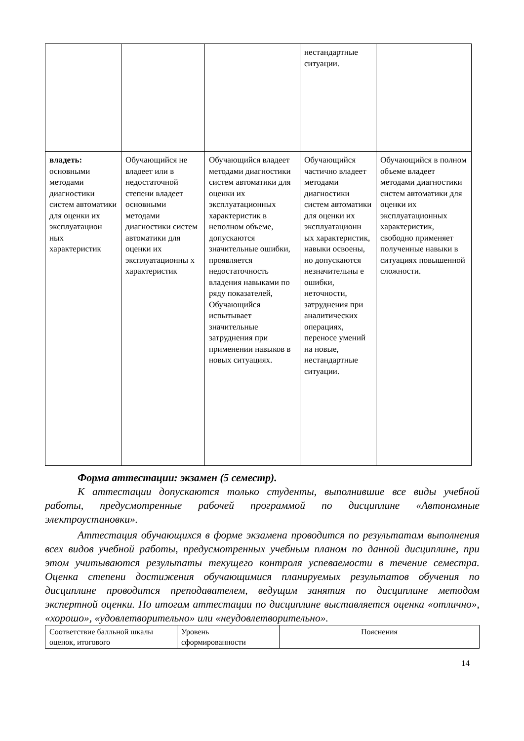| | | | нестандартные ситуации. | |
| владеть: основными методами диагностики систем автоматики для оценки их эксплуатацион ных характеристик | Обучающийся не владеет или в недостаточной степени владеет основными методами диагностики систем автоматики для оценки их эксплуатационны х характеристик | Обучающийся владеет методами диагностики систем автоматики для оценки их эксплуатационных характеристик в неполном объеме, допускаются значительные ошибки, проявляется недостаточность владения навыками по ряду показателей, Обучающийся испытывает значительные затруднения при применении навыков в новых ситуациях. | Обучающийся частично владеет методами диагностики систем автоматики для оценки их эксплуатационн ых характеристик, навыки освоены, но допускаются незначительны е ошибки, неточности, затруднения при аналитических операциях, переносе умений на новые, нестандартные ситуации. | Обучающийся в полном объеме владеет методами диагностики систем автоматики для оценки их эксплуатационных характеристик, свободно применяет полученные навыки в ситуациях повышенной сложности. |
Форма аттестации: экзамен (5 семестр).
К аттестации допускаются только студенты, выполнившие все виды учебной работы, предусмотренные рабочей программой по дисциплине «Автономные электроустановки».
Аттестация обучающихся в форме экзамена проводится по результатам выполнения всех видов учебной работы, предусмотренных учебным планом по данной дисциплине, при этом учитываются результаты текущего контроля успеваемости в течение семестра. Оценка степени достижения обучающимися планируемых результатов обучения по дисциплине проводится преподавателем, ведущим занятия по дисциплине методом экспертной оценки. По итогам аттестации по дисциплине выставляется оценка «отлично», «хорошо», «удовлетворительно» или «неудовлетворительно».
| Соответствие балльной шкалы оценок, итогового | Уровень сформированности | Пояснения |
14